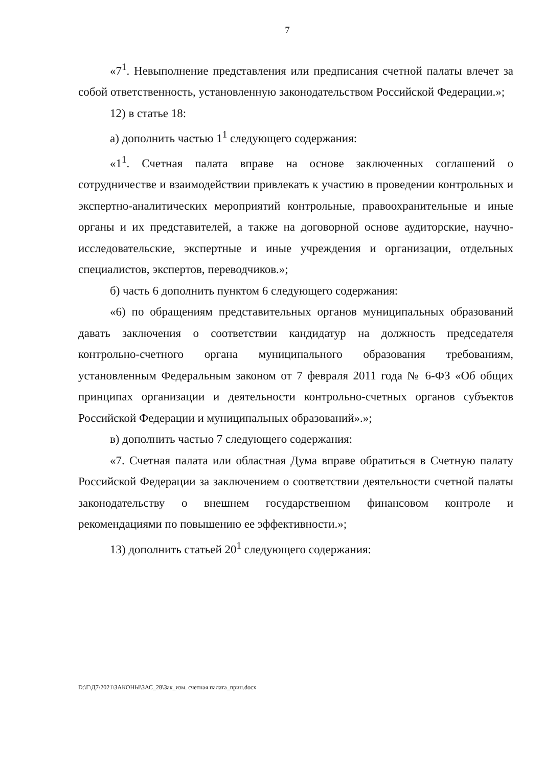7
«7<sup>1</sup>. Невыполнение представления или предписания счетной палаты влечет за собой ответственность, установленную законодательством Российской Федерации.»;
12) в статье 18:
а) дополнить частью 1<sup>1</sup> следующего содержания:
«1<sup>1</sup>. Счетная палата вправе на основе заключенных соглашений о сотрудничестве и взаимодействии привлекать к участию в проведении контрольных и экспертно-аналитических мероприятий контрольные, правоохранительные и иные органы и их представителей, а также на договорной основе аудиторские, научно-исследовательские, экспертные и иные учреждения и организации, отдельных специалистов, экспертов, переводчиков.»;
б) часть 6 дополнить пунктом 6 следующего содержания:
«6) по обращениям представительных органов муниципальных образований давать заключения о соответствии кандидатур на должность председателя контрольно-счетного органа муниципального образования требованиям, установленным Федеральным законом от 7 февраля 2011 года № 6-ФЗ «Об общих принципах организации и деятельности контрольно-счетных органов субъектов Российской Федерации и муниципальных образований».»;
в) дополнить частью 7 следующего содержания:
«7. Счетная палата или областная Дума вправе обратиться в Счетную палату Российской Федерации за заключением о соответствии деятельности счетной палаты законодательству о внешнем государственном финансовом контроле и рекомендациями по повышению ее эффективности.»;
13) дополнить статьей 20<sup>1</sup> следующего содержания:
D:\Г\Д7\2021\ЗАКОНЫ\ЗАС_28\Зак_изм. счетная палата_прин.docx